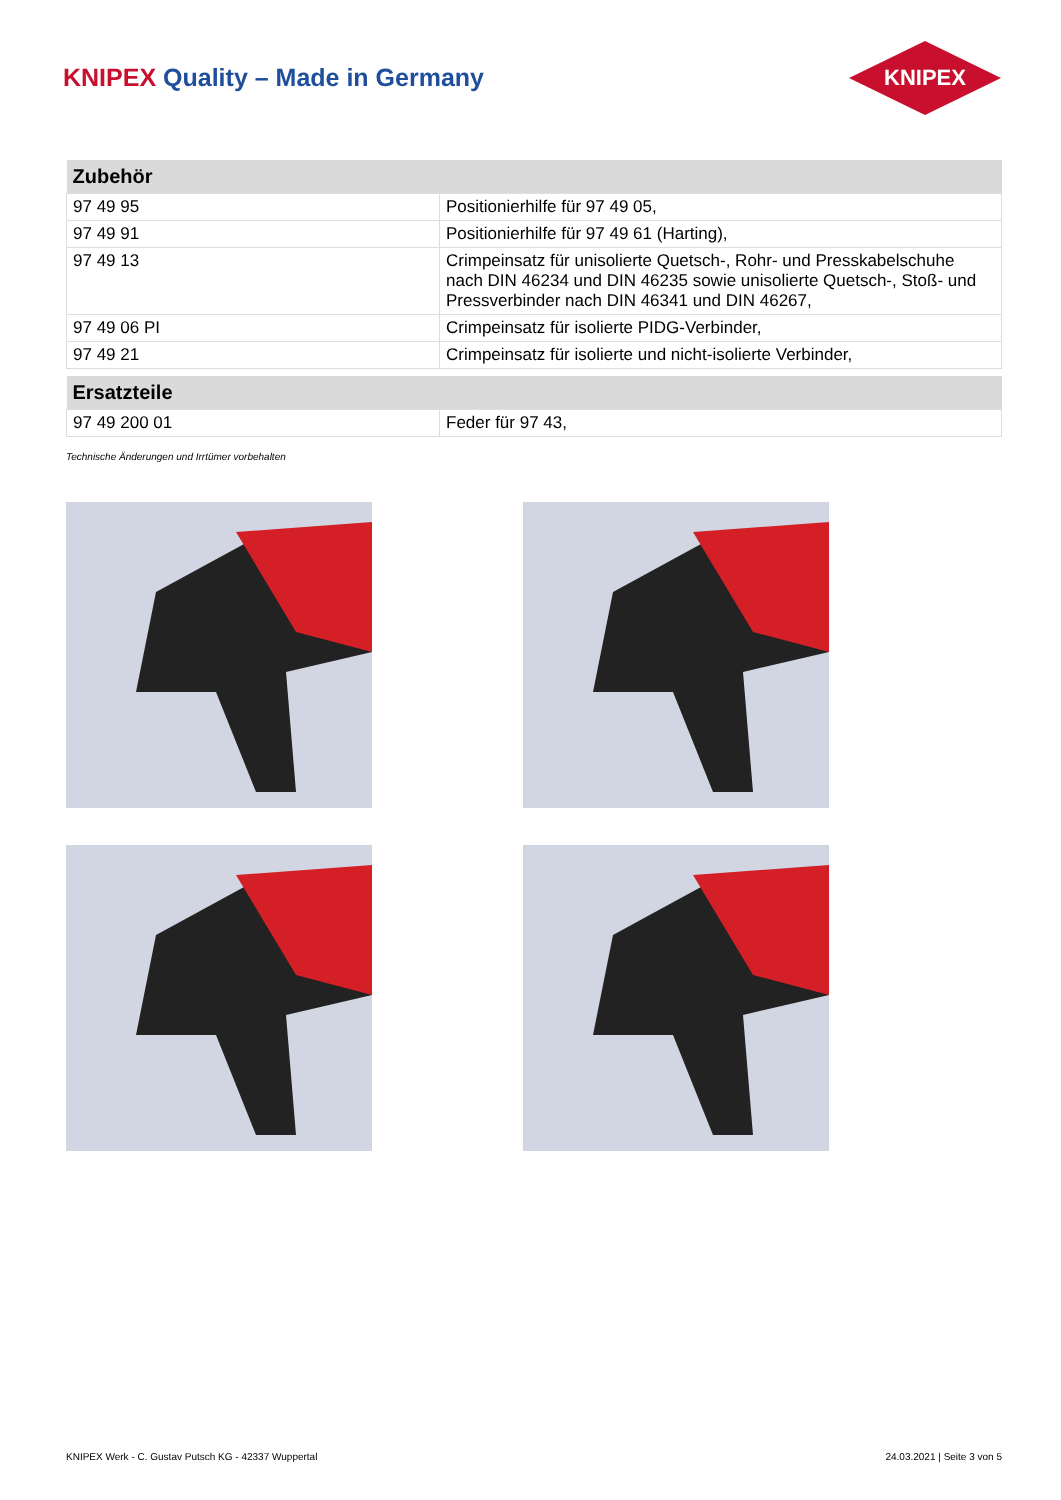KNIPEX Quality – Made in Germany
KNIPEX
| Zubehör | |
| --- | --- |
| 97 49 95 | Positionierhilfe für 97 49 05, |
| 97 49 91 | Positionierhilfe für 97 49 61 (Harting), |
| 97 49 13 | Crimpeinsatz für unisolierte Quetsch-, Rohr- und Presskabelschuhe nach DIN 46234 und DIN 46235 sowie unisolierte Quetsch-, Stoß- und Pressverbinder nach DIN 46341 und DIN 46267, |
| 97 49 06 PI | Crimpeinsatz für isolierte PIDG-Verbinder, |
| 97 49 21 | Crimpeinsatz für isolierte und nicht-isolierte Verbinder, |
| Ersatzteile | |
| --- | --- |
| 97 49 200 01 | Feder für 97 43, |
Technische Änderungen und Irrtümer vorbehalten
KNIPEX Werk - C. Gustav Putsch KG - 42337 Wuppertal 24.03.2021 | Seite 3 von 5